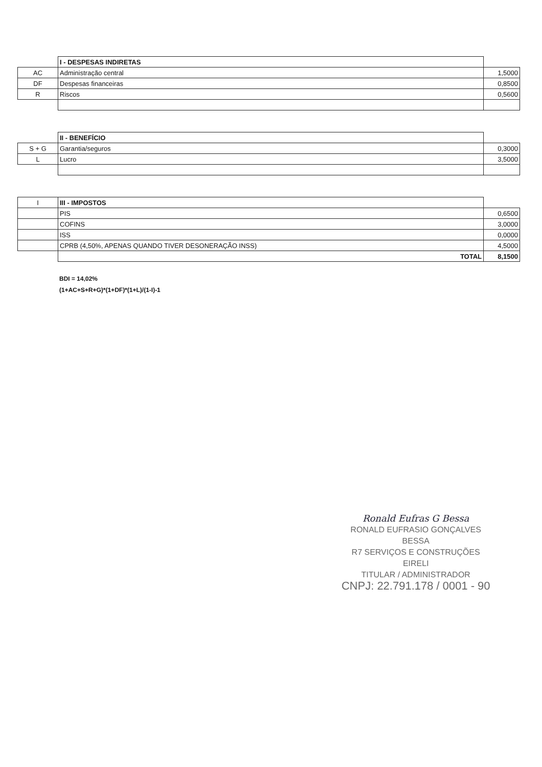| | I - DESPESAS INDIRETAS | |
| AC | Administração central | 1,5000 |
| DF | Despesas financeiras | 0,8500 |
| R | Riscos | 0,5600 |
| | II - BENEFÍCIO | |
| S + G | Garantia/seguros | 0,3000 |
| L | Lucro | 3,5000 |
| I | III - IMPOSTOS | |
| | PIS | 0,6500 |
| | COFINS | 3,0000 |
| | ISS | 0,0000 |
| | CPRB (4,50%, APENAS QUANDO TIVER DESONERAÇÃO INSS) | 4,5000 |
| | TOTAL | 8,1500 |
BDI = 14,02%
(1+AC+S+R+G)*(1+DF)*(1+L)/(1-I)-1
Ronald Eufras G Bessa
RONALD EUFRASIO GONÇALVES BESSA
R7 SERVIÇOS E CONSTRUÇÕES EIRELI
TITULAR / ADMINISTRADOR
CNPJ: 22.791.178 / 0001 - 90